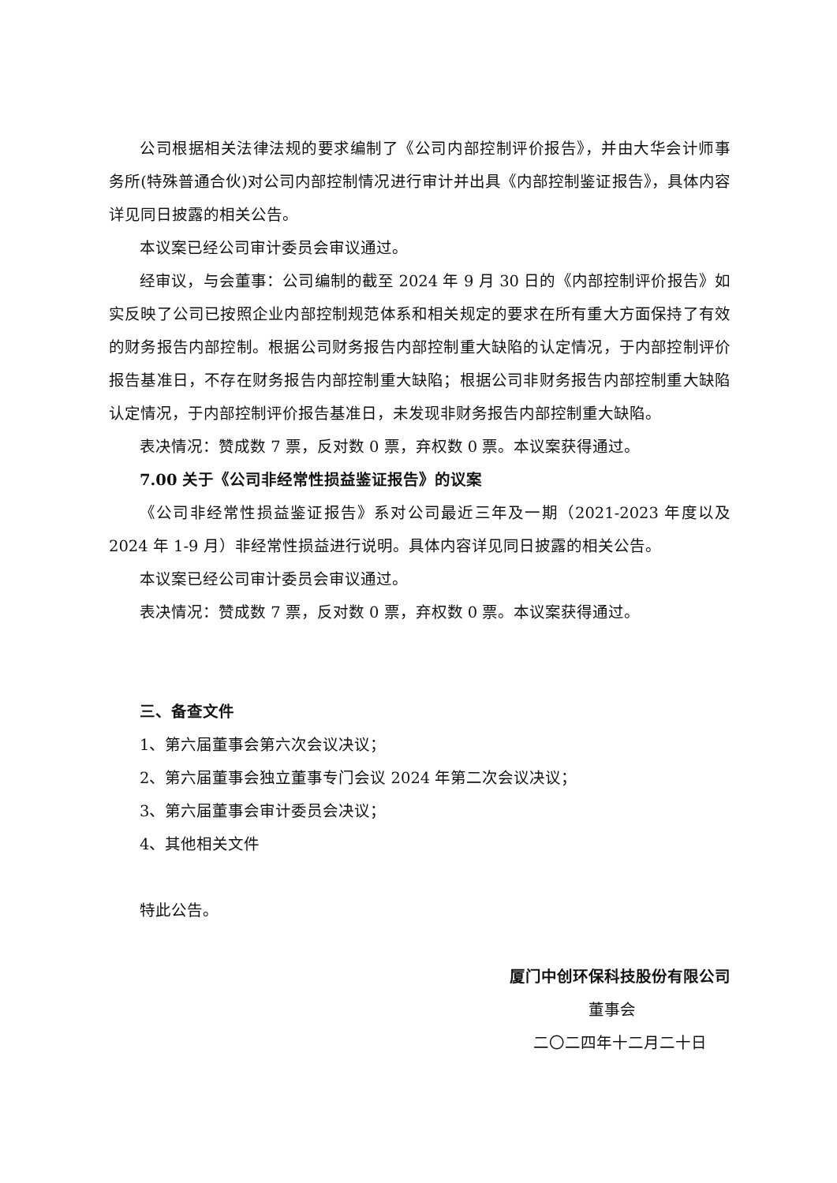公司根据相关法律法规的要求编制了《公司内部控制评价报告》，并由大华会计师事务所(特殊普通合伙)对公司内部控制情况进行审计并出具《内部控制鉴证报告》，具体内容详见同日披露的相关公告。
本议案已经公司审计委员会审议通过。
经审议，与会董事：公司编制的截至 2024 年 9 月 30 日的《内部控制评价报告》如实反映了公司已按照企业内部控制规范体系和相关规定的要求在所有重大方面保持了有效的财务报告内部控制。根据公司财务报告内部控制重大缺陷的认定情况，于内部控制评价报告基准日，不存在财务报告内部控制重大缺陷；根据公司非财务报告内部控制重大缺陷认定情况，于内部控制评价报告基准日，未发现非财务报告内部控制重大缺陷。
表决情况：赞成数 7 票，反对数 0 票，弃权数 0 票。本议案获得通过。
7.00 关于《公司非经常性损益鉴证报告》的议案
《公司非经常性损益鉴证报告》系对公司最近三年及一期（2021-2023 年度以及 2024 年 1-9 月）非经常性损益进行说明。具体内容详见同日披露的相关公告。
本议案已经公司审计委员会审议通过。
表决情况：赞成数 7 票，反对数 0 票，弃权数 0 票。本议案获得通过。
三、备查文件
1、第六届董事会第六次会议决议；
2、第六届董事会独立董事专门会议 2024 年第二次会议决议；
3、第六届董事会审计委员会决议；
4、其他相关文件
特此公告。
厦门中创环保科技股份有限公司
董事会
二〇二四年十二月二十日